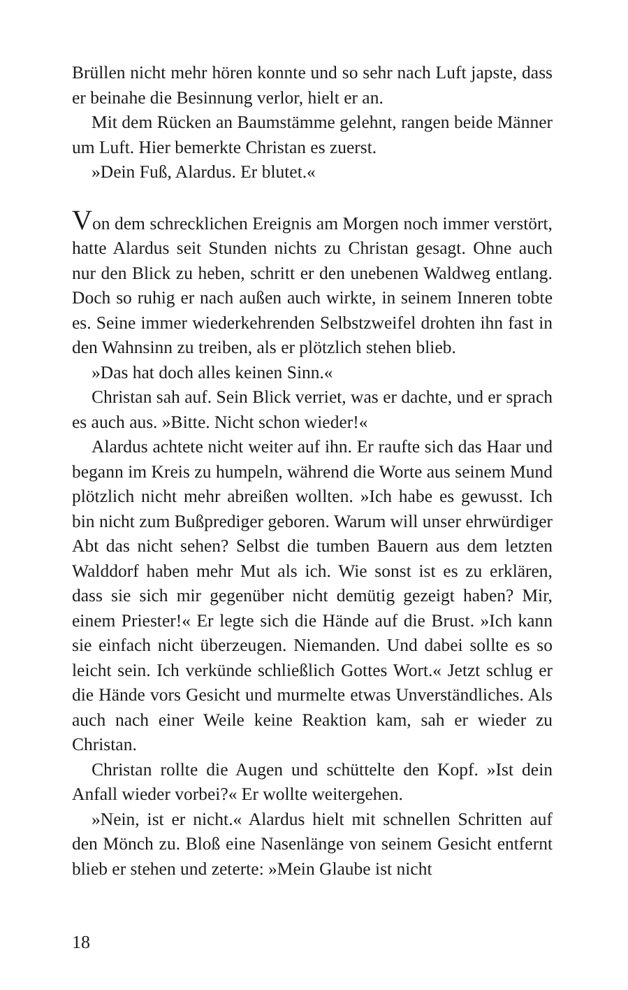Brüllen nicht mehr hören konnte und so sehr nach Luft japste, dass er beinahe die Besinnung verlor, hielt er an.
Mit dem Rücken an Baumstämme gelehnt, rangen beide Männer um Luft. Hier bemerkte Christan es zuerst.
»Dein Fuß, Alardus. Er blutet.«
Von dem schrecklichen Ereignis am Morgen noch immer verstört, hatte Alardus seit Stunden nichts zu Christan gesagt. Ohne auch nur den Blick zu heben, schritt er den unebenen Waldweg entlang. Doch so ruhig er nach außen auch wirkte, in seinem Inneren tobte es. Seine immer wiederkehrenden Selbstzweifel drohten ihn fast in den Wahnsinn zu treiben, als er plötzlich stehen blieb.
»Das hat doch alles keinen Sinn.«
Christan sah auf. Sein Blick verriet, was er dachte, und er sprach es auch aus. »Bitte. Nicht schon wieder!«
Alardus achtete nicht weiter auf ihn. Er raufte sich das Haar und begann im Kreis zu humpeln, während die Worte aus seinem Mund plötzlich nicht mehr abreißen wollten. »Ich habe es gewusst. Ich bin nicht zum Bußprediger geboren. Warum will unser ehrwürdiger Abt das nicht sehen? Selbst die tumben Bauern aus dem letzten Walddorf haben mehr Mut als ich. Wie sonst ist es zu erklären, dass sie sich mir gegenüber nicht demütig gezeigt haben? Mir, einem Priester!« Er legte sich die Hände auf die Brust. »Ich kann sie einfach nicht überzeugen. Niemanden. Und dabei sollte es so leicht sein. Ich verkünde schließlich Gottes Wort.« Jetzt schlug er die Hände vors Gesicht und murmelte etwas Unverständliches. Als auch nach einer Weile keine Reaktion kam, sah er wieder zu Christan.
Christan rollte die Augen und schüttelte den Kopf. »Ist dein Anfall wieder vorbei?« Er wollte weitergehen.
»Nein, ist er nicht.« Alardus hielt mit schnellen Schritten auf den Mönch zu. Bloß eine Nasenlänge von seinem Gesicht entfernt blieb er stehen und zeterte: »Mein Glaube ist nicht
18